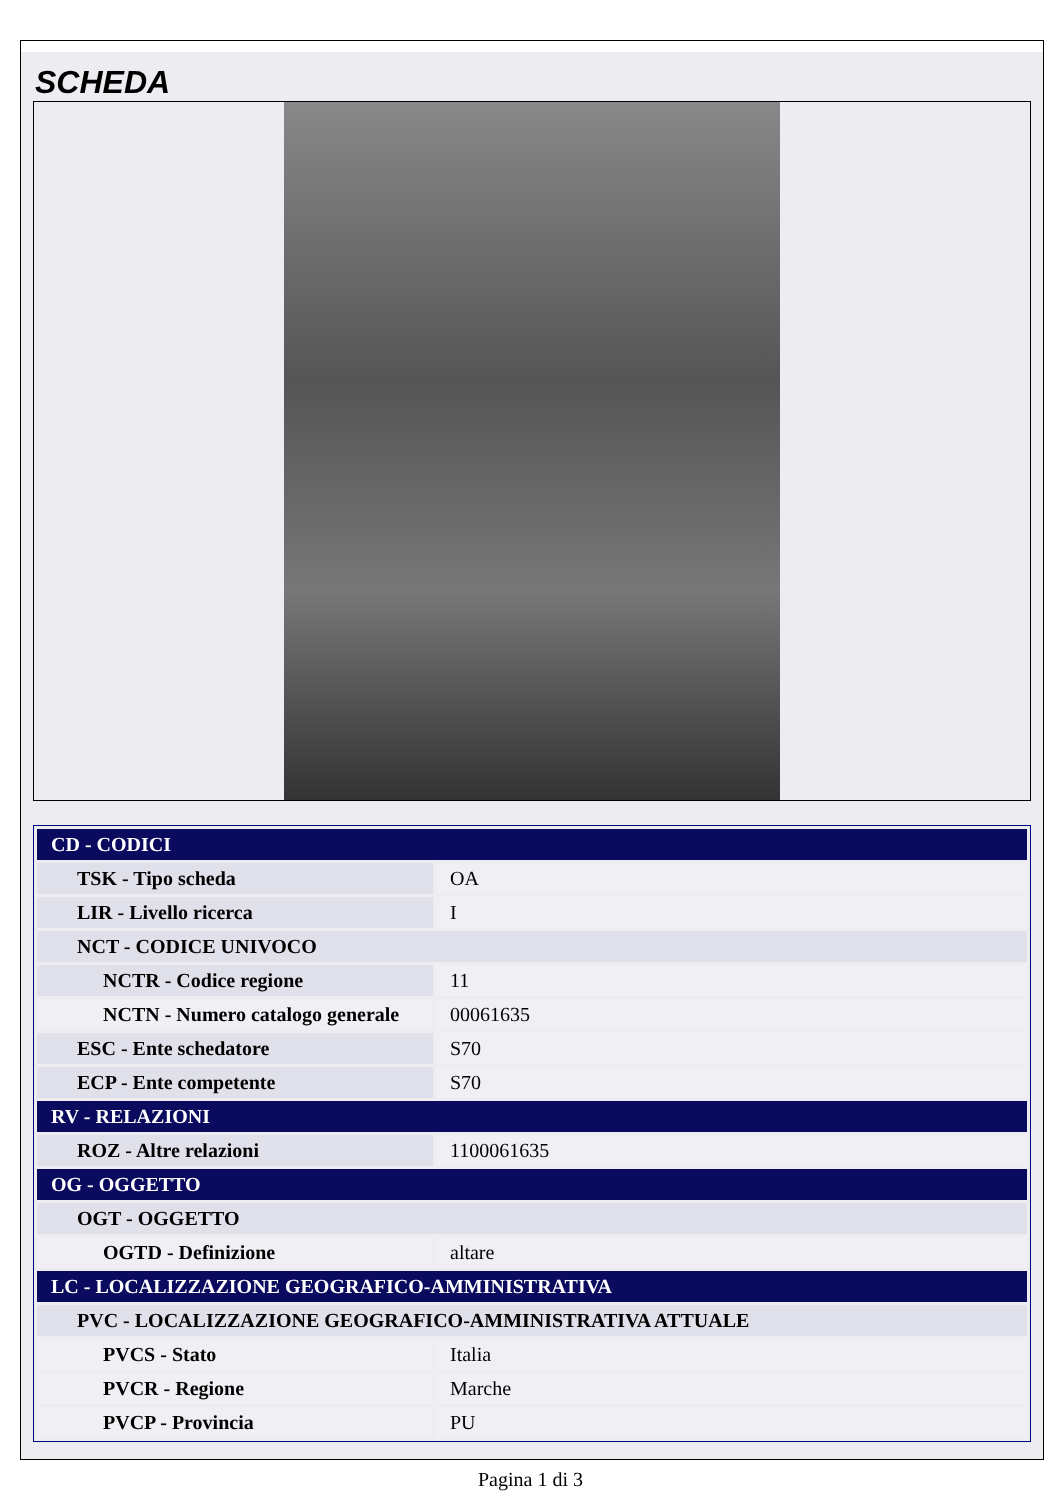SCHEDA
| CD - CODICI | |
| TSK - Tipo scheda | OA |
| LIR - Livello ricerca | I |
| NCT - CODICE UNIVOCO | |
| NCTR - Codice regione | 11 |
| NCTN - Numero catalogo generale | 00061635 |
| ESC - Ente schedatore | S70 |
| ECP - Ente competente | S70 |
| RV - RELAZIONI | |
| ROZ - Altre relazioni | 1100061635 |
| OG - OGGETTO | |
| OGT - OGGETTO | |
| OGTD - Definizione | altare |
| LC - LOCALIZZAZIONE GEOGRAFICO-AMMINISTRATIVA | |
| PVC - LOCALIZZAZIONE GEOGRAFICO-AMMINISTRATIVA ATTUALE | |
| PVCS - Stato | Italia |
| PVCR - Regione | Marche |
| PVCP - Provincia | PU |
Pagina 1 di 3